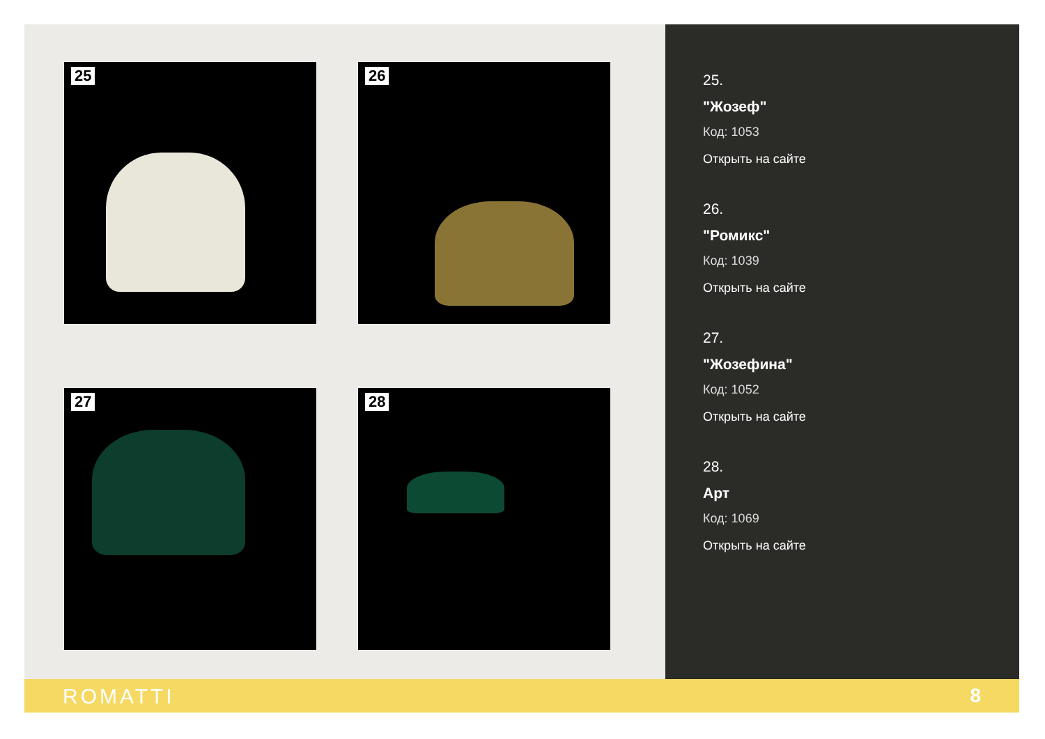25 26
27 28
25.
"Жозеф"
Код: 1053
Открыть на сайте
26.
"Ромикс"
Код: 1039
Открыть на сайте
27.
"Жозефина"
Код: 1052
Открыть на сайте
28.
Арт
Код: 1069
Открыть на сайте
ROMATTI 8